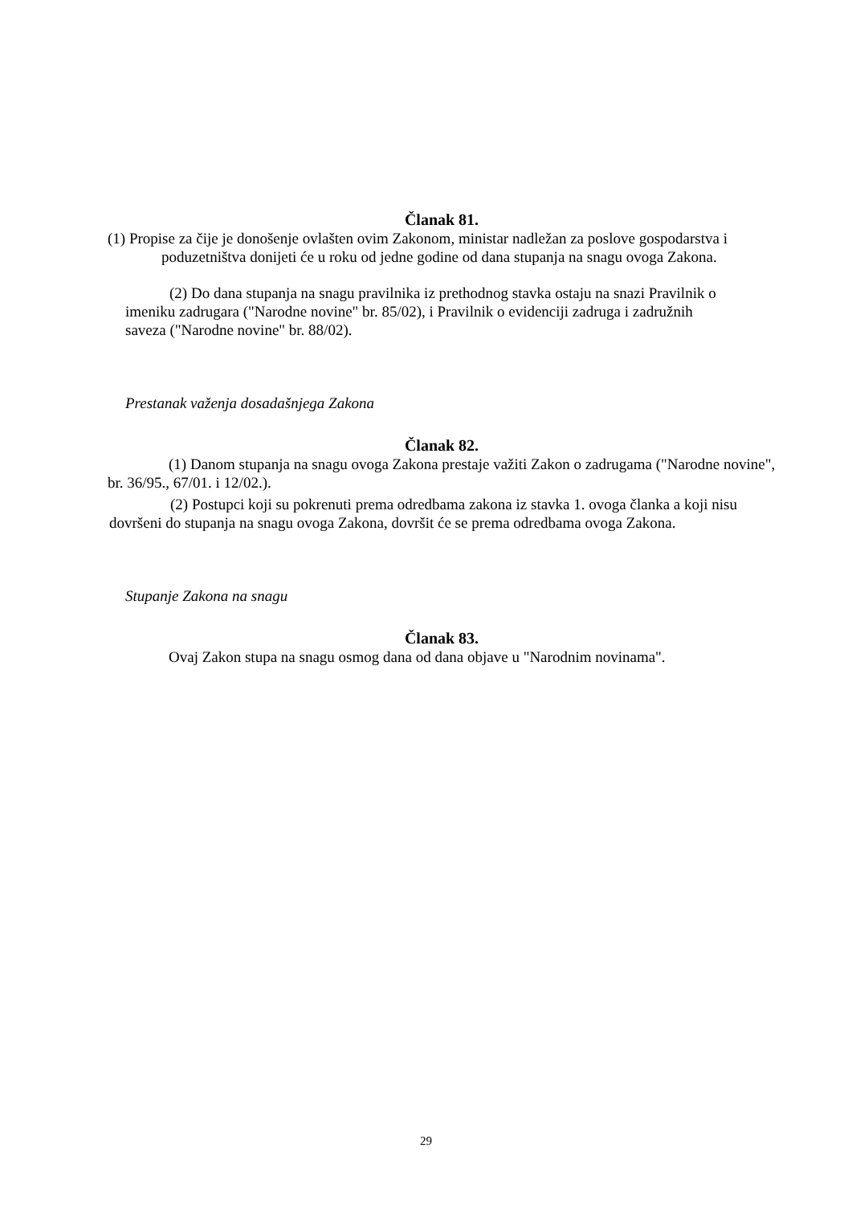Članak 81.
(1) Propise za čije je donošenje ovlašten ovim Zakonom, ministar nadležan za poslove gospodarstva i poduzetništva donijeti će u roku od jedne godine od dana stupanja na snagu ovoga Zakona.
(2) Do dana stupanja na snagu pravilnika iz prethodnog stavka ostaju na snazi Pravilnik o imeniku zadrugara ("Narodne novine" br. 85/02), i Pravilnik o evidenciji zadruga i zadružnih saveza ("Narodne novine" br. 88/02).
Prestanak važenja dosadašnjega Zakona
Članak 82.
(1) Danom stupanja na snagu ovoga Zakona prestaje važiti Zakon o zadrugama ("Narodne novine", br. 36/95., 67/01. i 12/02.).
(2) Postupci koji su pokrenuti prema odredbama zakona iz stavka 1. ovoga članka a koji nisu dovršeni do stupanja na snagu ovoga Zakona, dovršit će se prema odredbama ovoga Zakona.
Stupanje Zakona na snagu
Članak 83.
Ovaj Zakon stupa na snagu osmog dana od dana objave u "Narodnim novinama".
29